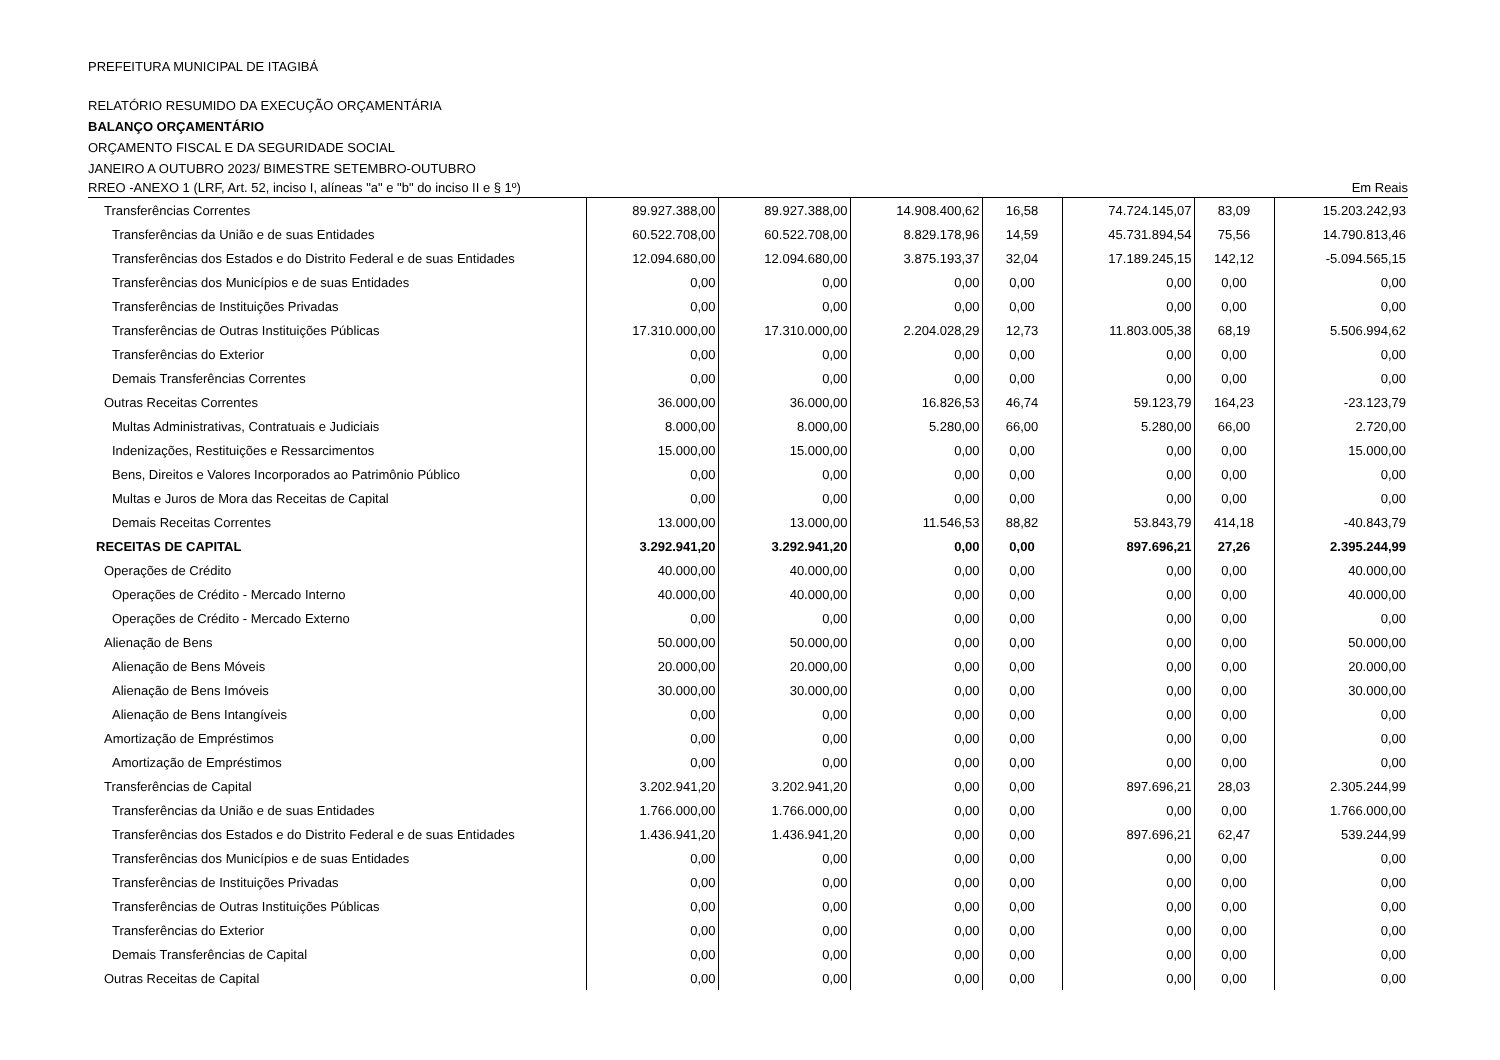PREFEITURA MUNICIPAL DE ITAGIBÁ
RELATÓRIO RESUMIDO DA EXECUÇÃO ORÇAMENTÁRIA
BALANÇO ORÇAMENTÁRIO
ORÇAMENTO FISCAL E DA SEGURIDADE SOCIAL
JANEIRO A OUTUBRO 2023/ BIMESTRE SETEMBRO-OUTUBRO
RREO -ANEXO 1 (LRF, Art. 52, inciso I, alíneas "a" e "b" do inciso II e § 1º) Em Reais
| Transferências Correntes | 89.927.388,00 | 89.927.388,00 | 14.908.400,62 | 16,58 | 74.724.145,07 | 83,09 | 15.203.242,93 |
| Transferências da União e de suas Entidades | 60.522.708,00 | 60.522.708,00 | 8.829.178,96 | 14,59 | 45.731.894,54 | 75,56 | 14.790.813,46 |
| Transferências dos Estados e do Distrito Federal e de suas Entidades | 12.094.680,00 | 12.094.680,00 | 3.875.193,37 | 32,04 | 17.189.245,15 | 142,12 | -5.094.565,15 |
| Transferências dos Municípios e de suas Entidades | 0,00 | 0,00 | 0,00 | 0,00 | 0,00 | 0,00 | 0,00 |
| Transferências de Instituições Privadas | 0,00 | 0,00 | 0,00 | 0,00 | 0,00 | 0,00 | 0,00 |
| Transferências de Outras Instituições Públicas | 17.310.000,00 | 17.310.000,00 | 2.204.028,29 | 12,73 | 11.803.005,38 | 68,19 | 5.506.994,62 |
| Transferências do Exterior | 0,00 | 0,00 | 0,00 | 0,00 | 0,00 | 0,00 | 0,00 |
| Demais Transferências Correntes | 0,00 | 0,00 | 0,00 | 0,00 | 0,00 | 0,00 | 0,00 |
| Outras Receitas Correntes | 36.000,00 | 36.000,00 | 16.826,53 | 46,74 | 59.123,79 | 164,23 | -23.123,79 |
| Multas Administrativas, Contratuais e Judiciais | 8.000,00 | 8.000,00 | 5.280,00 | 66,00 | 5.280,00 | 66,00 | 2.720,00 |
| Indenizações, Restituições e Ressarcimentos | 15.000,00 | 15.000,00 | 0,00 | 0,00 | 0,00 | 0,00 | 15.000,00 |
| Bens, Direitos e Valores Incorporados ao Patrimônio Público | 0,00 | 0,00 | 0,00 | 0,00 | 0,00 | 0,00 | 0,00 |
| Multas e Juros de Mora das Receitas de Capital | 0,00 | 0,00 | 0,00 | 0,00 | 0,00 | 0,00 | 0,00 |
| Demais Receitas Correntes | 13.000,00 | 13.000,00 | 11.546,53 | 88,82 | 53.843,79 | 414,18 | -40.843,79 |
| RECEITAS DE CAPITAL | 3.292.941,20 | 3.292.941,20 | 0,00 | 0,00 | 897.696,21 | 27,26 | 2.395.244,99 |
| Operações de Crédito | 40.000,00 | 40.000,00 | 0,00 | 0,00 | 0,00 | 0,00 | 40.000,00 |
| Operações de Crédito - Mercado Interno | 40.000,00 | 40.000,00 | 0,00 | 0,00 | 0,00 | 0,00 | 40.000,00 |
| Operações de Crédito - Mercado Externo | 0,00 | 0,00 | 0,00 | 0,00 | 0,00 | 0,00 | 0,00 |
| Alienação de Bens | 50.000,00 | 50.000,00 | 0,00 | 0,00 | 0,00 | 0,00 | 50.000,00 |
| Alienação de Bens Móveis | 20.000,00 | 20.000,00 | 0,00 | 0,00 | 0,00 | 0,00 | 20.000,00 |
| Alienação de Bens Imóveis | 30.000,00 | 30.000,00 | 0,00 | 0,00 | 0,00 | 0,00 | 30.000,00 |
| Alienação de Bens Intangíveis | 0,00 | 0,00 | 0,00 | 0,00 | 0,00 | 0,00 | 0,00 |
| Amortização de Empréstimos | 0,00 | 0,00 | 0,00 | 0,00 | 0,00 | 0,00 | 0,00 |
| Amortização de Empréstimos | 0,00 | 0,00 | 0,00 | 0,00 | 0,00 | 0,00 | 0,00 |
| Transferências de Capital | 3.202.941,20 | 3.202.941,20 | 0,00 | 0,00 | 897.696,21 | 28,03 | 2.305.244,99 |
| Transferências da União e de suas Entidades | 1.766.000,00 | 1.766.000,00 | 0,00 | 0,00 | 0,00 | 0,00 | 1.766.000,00 |
| Transferências dos Estados e do Distrito Federal e de suas Entidades | 1.436.941,20 | 1.436.941,20 | 0,00 | 0,00 | 897.696,21 | 62,47 | 539.244,99 |
| Transferências dos Municípios e de suas Entidades | 0,00 | 0,00 | 0,00 | 0,00 | 0,00 | 0,00 | 0,00 |
| Transferências de Instituições Privadas | 0,00 | 0,00 | 0,00 | 0,00 | 0,00 | 0,00 | 0,00 |
| Transferências de Outras Instituições Públicas | 0,00 | 0,00 | 0,00 | 0,00 | 0,00 | 0,00 | 0,00 |
| Transferências do Exterior | 0,00 | 0,00 | 0,00 | 0,00 | 0,00 | 0,00 | 0,00 |
| Demais Transferências de Capital | 0,00 | 0,00 | 0,00 | 0,00 | 0,00 | 0,00 | 0,00 |
| Outras Receitas de Capital | 0,00 | 0,00 | 0,00 | 0,00 | 0,00 | 0,00 | 0,00 |